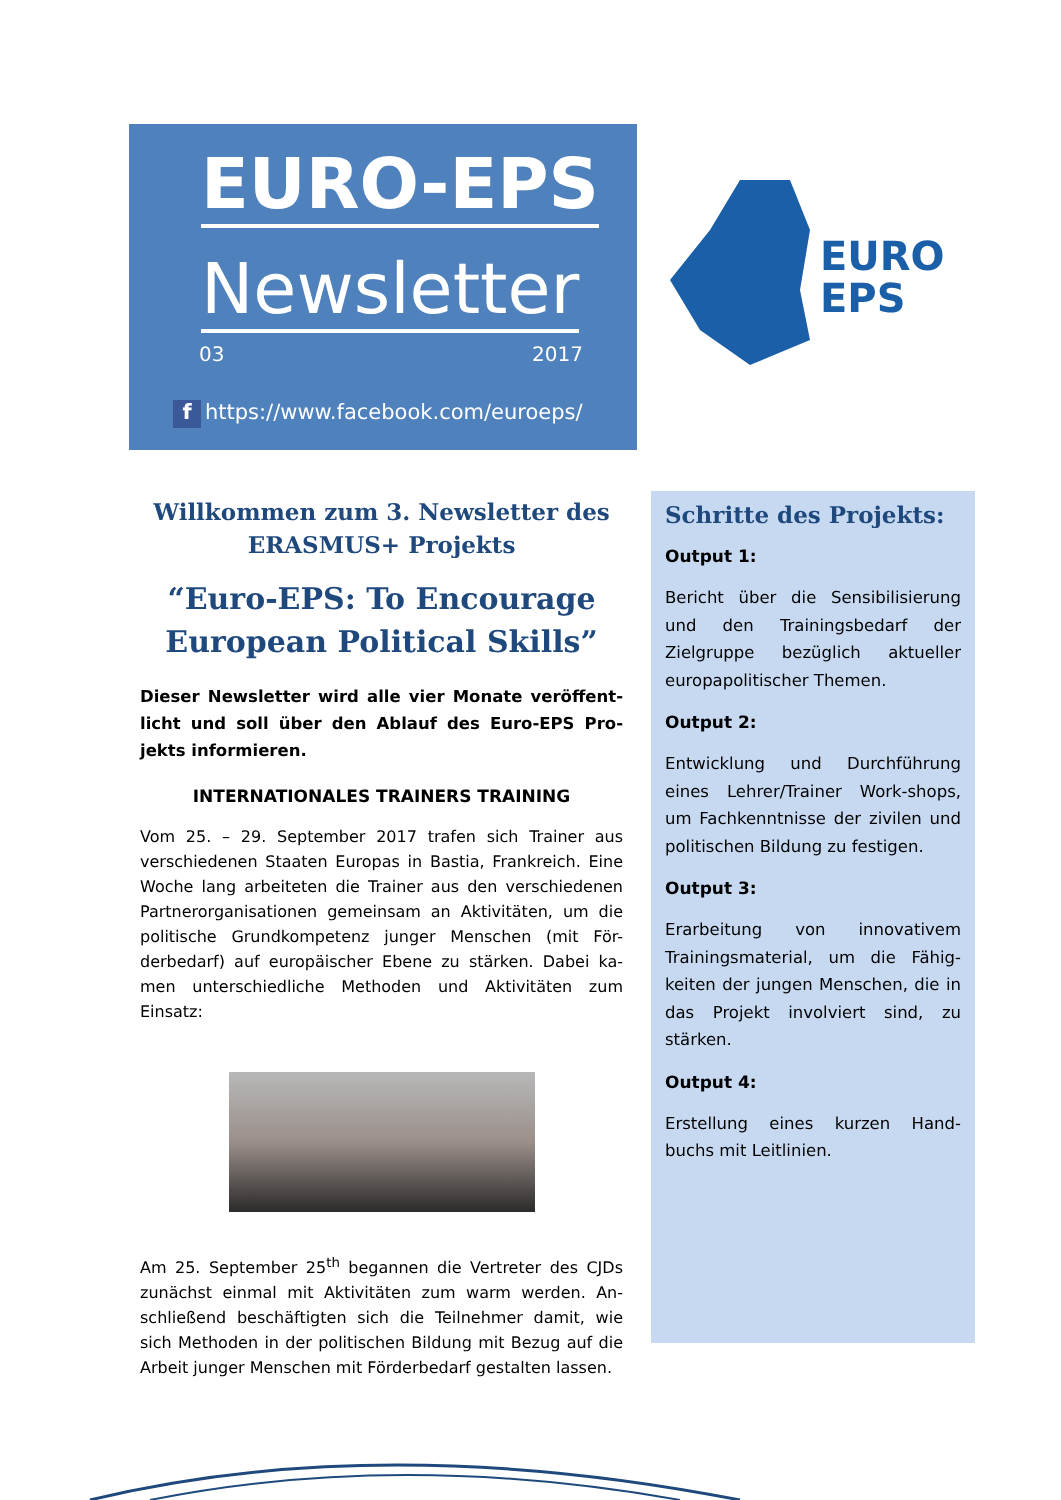EURO-EPS
Newsletter
03 2017
f https://www.facebook.com/euroeps/
EURO
EPS
Willkommen zum 3. Newsletter des ERASMUS+ Projekts
“Euro-EPS: To Encourage European Political Skills”
Dieser Newsletter wird alle vier Monate veröffent-licht und soll über den Ablauf des Euro-EPS Pro-jekts informieren.
INTERNATIONALES TRAINERS TRAINING
Vom 25. – 29. September 2017 trafen sich Trainer aus verschiedenen Staaten Europas in Bastia, Frankreich. Eine Woche lang arbeiteten die Trainer aus den verschiedenen Partnerorganisationen gemeinsam an Aktivitäten, um die politische Grundkompetenz junger Menschen (mit För-derbedarf) auf europäischer Ebene zu stärken. Dabei ka-men unterschiedliche Methoden und Aktivitäten zum Einsatz:
Am 25. September 25<sup>th</sup> begannen die Vertreter des CJDs zunächst einmal mit Aktivitäten zum warm werden. An-schließend beschäftigten sich die Teilnehmer damit, wie sich Methoden in der politischen Bildung mit Bezug auf die Arbeit junger Menschen mit Förderbedarf gestalten lassen.
Schritte des Projekts:
Output 1:
Bericht über die Sensibilisierung und den Trainingsbedarf der Zielgruppe bezüglich aktueller europapolitischer Themen.
Output 2:
Entwicklung und Durchführung eines Lehrer/Trainer Work-shops, um Fachkenntnisse der zivilen und politischen Bildung zu festigen.
Output 3:
Erarbeitung von innovativem Trainingsmaterial, um die Fähig-keiten der jungen Menschen, die in das Projekt involviert sind, zu stärken.
Output 4:
Erstellung eines kurzen Hand-buchs mit Leitlinien.